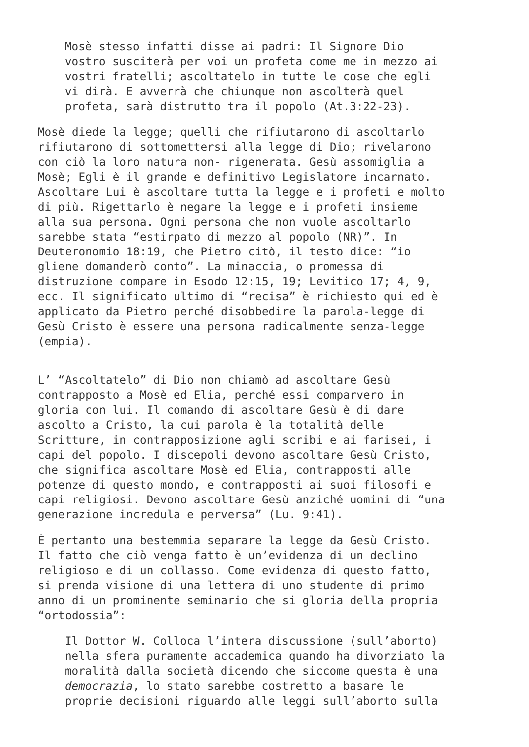Mosè stesso infatti disse ai padri: Il Signore Dio vostro susciterà per voi un profeta come me in mezzo ai vostri fratelli; ascoltatelo in tutte le cose che egli vi dirà. E avverrà che chiunque non ascolterà quel profeta, sarà distrutto tra il popolo (At.3:22-23).
Mosè diede la legge; quelli che rifiutarono di ascoltarlo rifiutarono di sottomettersi alla legge di Dio; rivelarono con ciò la loro natura non- rigenerata. Gesù assomiglia a Mosè; Egli è il grande e definitivo Legislatore incarnato. Ascoltare Lui è ascoltare tutta la legge e i profeti e molto di più. Rigettarlo è negare la legge e i profeti insieme alla sua persona. Ogni persona che non vuole ascoltarlo sarebbe stata “estirpato di mezzo al popolo (NR)”. In Deuteronomio 18:19, che Pietro citò, il testo dice: “io gliene domanderò conto”. La minaccia, o promessa di distruzione compare in Esodo 12:15, 19; Levitico 17; 4, 9, ecc. Il significato ultimo di “recisa” è richiesto qui ed è applicato da Pietro perché disobbedire la parola-legge di Gesù Cristo è essere una persona radicalmente senza-legge (empia).
L’ “Ascoltatelo” di Dio non chiamò ad ascoltare Gesù contrapposto a Mosè ed Elia, perché essi comparvero in gloria con lui. Il comando di ascoltare Gesù è di dare ascolto a Cristo, la cui parola è la totalità delle Scritture, in contrapposizione agli scribi e ai farisei, i capi del popolo. I discepoli devono ascoltare Gesù Cristo, che significa ascoltare Mosè ed Elia, contrapposti alle potenze di questo mondo, e contrapposti ai suoi filosofi e capi religiosi. Devono ascoltare Gesù anziché uomini di “una generazione incredula e perversa” (Lu. 9:41).
È pertanto una bestemmia separare la legge da Gesù Cristo. Il fatto che ciò venga fatto è un’evidenza di un declino religioso e di un collasso. Come evidenza di questo fatto, si prenda visione di una lettera di uno studente di primo anno di un prominente seminario che si gloria della propria “ortodossia”:
Il Dottor W. Colloca l’intera discussione (sull’aborto) nella sfera puramente accademica quando ha divorziato la moralità dalla società dicendo che siccome questa è una democrazia, lo stato sarebbe costretto a basare le proprie decisioni riguardo alle leggi sull’aborto sulla